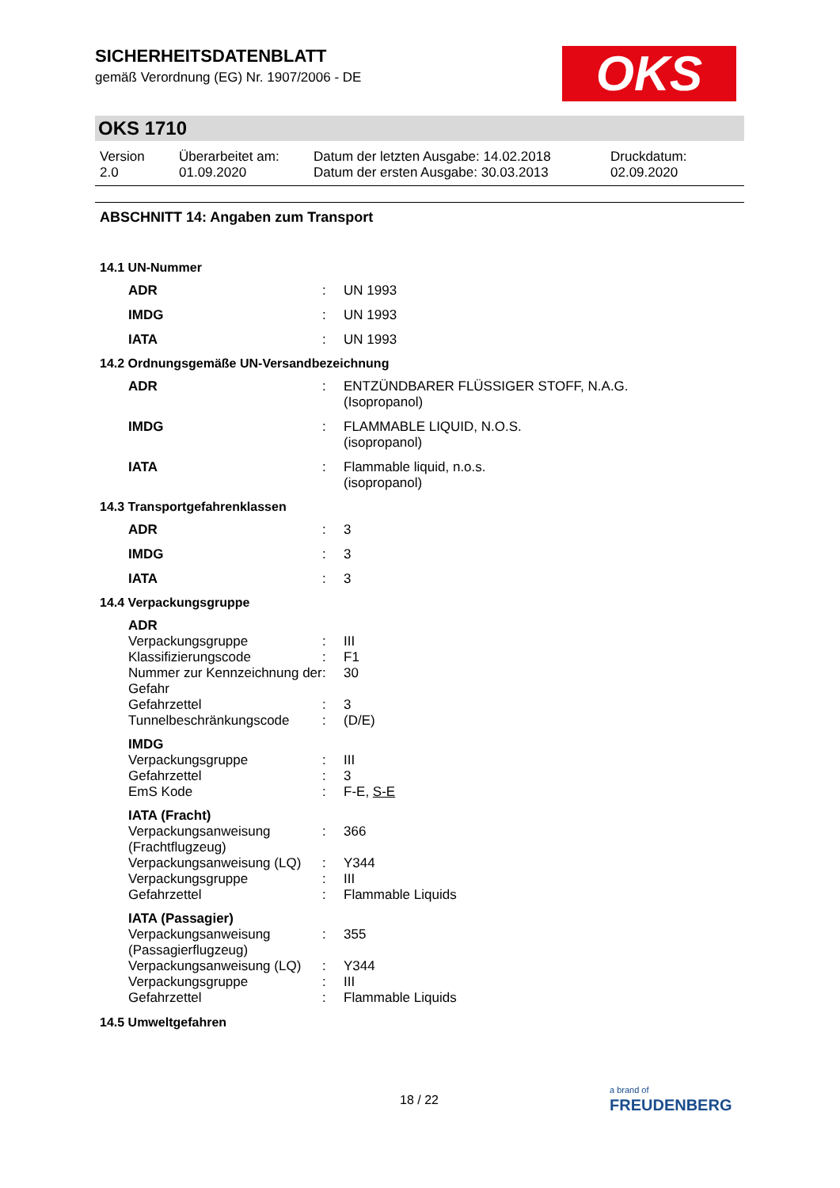OKS
SICHERHEITSDATENBLATT
gemäß Verordnung (EG) Nr. 1907/2006 - DE
OKS 1710
Version
2.0
Überarbeitet am:
01.09.2020
Datum der letzten Ausgabe: 14.02.2018
Datum der ersten Ausgabe: 30.03.2013
Druckdatum:
02.09.2020
ABSCHNITT 14: Angaben zum Transport
14.1 UN-Nummer
| ADR | : | UN 1993 |
| IMDG | : | UN 1993 |
| IATA | : | UN 1993 |
14.2 Ordnungsgemäße UN-Versandbezeichnung
| ADR | : | ENTZÜNDBARER FLÜSSIGER STOFF, N.A.G. (Isopropanol) |
| IMDG | : | FLAMMABLE LIQUID, N.O.S. (isopropanol) |
| IATA | : | Flammable liquid, n.o.s. (isopropanol) |
14.3 Transportgefahrenklassen
| ADR | : | 3 |
| IMDG | : | 3 |
| IATA | : | 3 |
14.4 Verpackungsgruppe
| ADR | | |
| Verpackungsgruppe | : | III |
| Klassifizierungscode | : | F1 |
| Nummer zur Kennzeichnung der Gefahr | : | 30 |
| Gefahrzettel | : | 3 |
| Tunnelbeschränkungscode | : | (D/E) |
| IMDG | | |
| Verpackungsgruppe | : | III |
| Gefahrzettel | : | 3 |
| EmS Kode | : | F-E, S-E |
| IATA (Fracht) | | |
| Verpackungsanweisung (Frachtflugzeug) | : | 366 |
| Verpackungsanweisung (LQ) | : | Y344 |
| Verpackungsgruppe | : | III |
| Gefahrzettel | : | Flammable Liquids |
| IATA (Passagier) | | |
| Verpackungsanweisung (Passagierflugzeug) | : | 355 |
| Verpackungsanweisung (LQ) | : | Y344 |
| Verpackungsgruppe | : | III |
| Gefahrzettel | : | Flammable Liquids |
14.5 Umweltgefahren
18 / 22
a brand of
FREUDENBERG